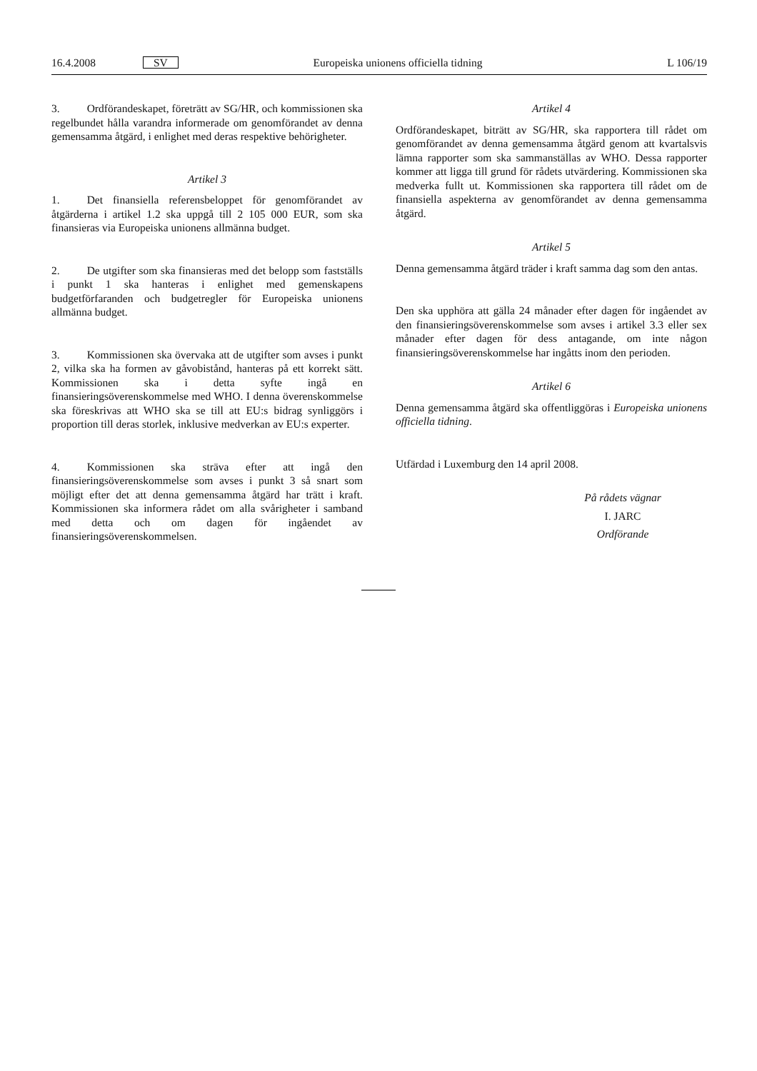16.4.2008 SV Europeiska unionens officiella tidning L 106/19
3. Ordförandeskapet, företrätt av SG/HR, och kommissionen ska regelbundet hålla varandra informerade om genomförandet av denna gemensamma åtgärd, i enlighet med deras respektive behörigheter.
Artikel 3
1. Det finansiella referensbeloppet för genomförandet av åtgärderna i artikel 1.2 ska uppgå till 2 105 000 EUR, som ska finansieras via Europeiska unionens allmänna budget.
2. De utgifter som ska finansieras med det belopp som fastställs i punkt 1 ska hanteras i enlighet med gemenskapens budgetförfaranden och budgetregler för Europeiska unionens allmänna budget.
3. Kommissionen ska övervaka att de utgifter som avses i punkt 2, vilka ska ha formen av gåvobistånd, hanteras på ett korrekt sätt. Kommissionen ska i detta syfte ingå en finansieringsöverenskommelse med WHO. I denna överenskommelse ska föreskrivas att WHO ska se till att EU:s bidrag synliggörs i proportion till deras storlek, inklusive medverkan av EU:s experter.
4. Kommissionen ska sträva efter att ingå den finansieringsöverenskommelse som avses i punkt 3 så snart som möjligt efter det att denna gemensamma åtgärd har trätt i kraft. Kommissionen ska informera rådet om alla svårigheter i samband med detta och om dagen för ingåendet av finansieringsöverenskommelsen.
Artikel 4
Ordförandeskapet, biträtt av SG/HR, ska rapportera till rådet om genomförandet av denna gemensamma åtgärd genom att kvartalsvis lämna rapporter som ska sammanställas av WHO. Dessa rapporter kommer att ligga till grund för rådets utvärdering. Kommissionen ska medverka fullt ut. Kommissionen ska rapportera till rådet om de finansiella aspekterna av genomförandet av denna gemensamma åtgärd.
Artikel 5
Denna gemensamma åtgärd träder i kraft samma dag som den antas.
Den ska upphöra att gälla 24 månader efter dagen för ingåendet av den finansieringsöverenskommelse som avses i artikel 3.3 eller sex månader efter dagen för dess antagande, om inte någon finansieringsöverenskommelse har ingåtts inom den perioden.
Artikel 6
Denna gemensamma åtgärd ska offentliggöras i Europeiska unionens officiella tidning.
Utfärdad i Luxemburg den 14 april 2008.
På rådets vägnar
I. JARC
Ordförande